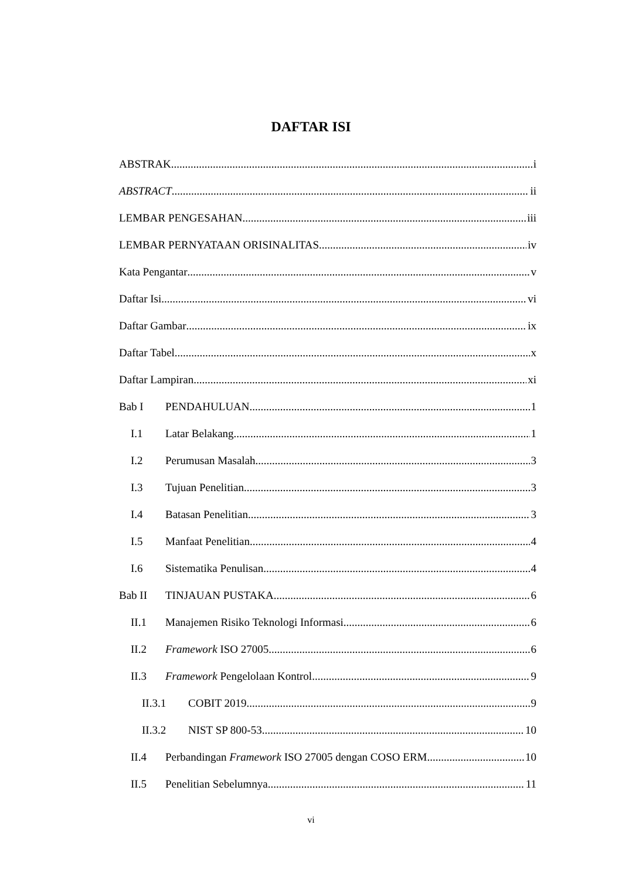DAFTAR ISI
ABSTRAK i
ABSTRACT ii
LEMBAR PENGESAHAN iii
LEMBAR PERNYATAAN ORISINALITAS iv
Kata Pengantar v
Daftar Isi vi
Daftar Gambar ix
Daftar Tabel x
Daftar Lampiran xi
Bab I PENDAHULUAN 1
I.1 Latar Belakang 1
I.2 Perumusan Masalah 3
I.3 Tujuan Penelitian 3
I.4 Batasan Penelitian 3
I.5 Manfaat Penelitian 4
I.6 Sistematika Penulisan 4
Bab II TINJAUAN PUSTAKA 6
II.1 Manajemen Risiko Teknologi Informasi 6
II.2 Framework ISO 27005 6
II.3 Framework Pengelolaan Kontrol 9
II.3.1 COBIT 2019 9
II.3.2 NIST SP 800-53 10
II.4 Perbandingan Framework ISO 27005 dengan COSO ERM 10
II.5 Penelitian Sebelumnya 11
vi